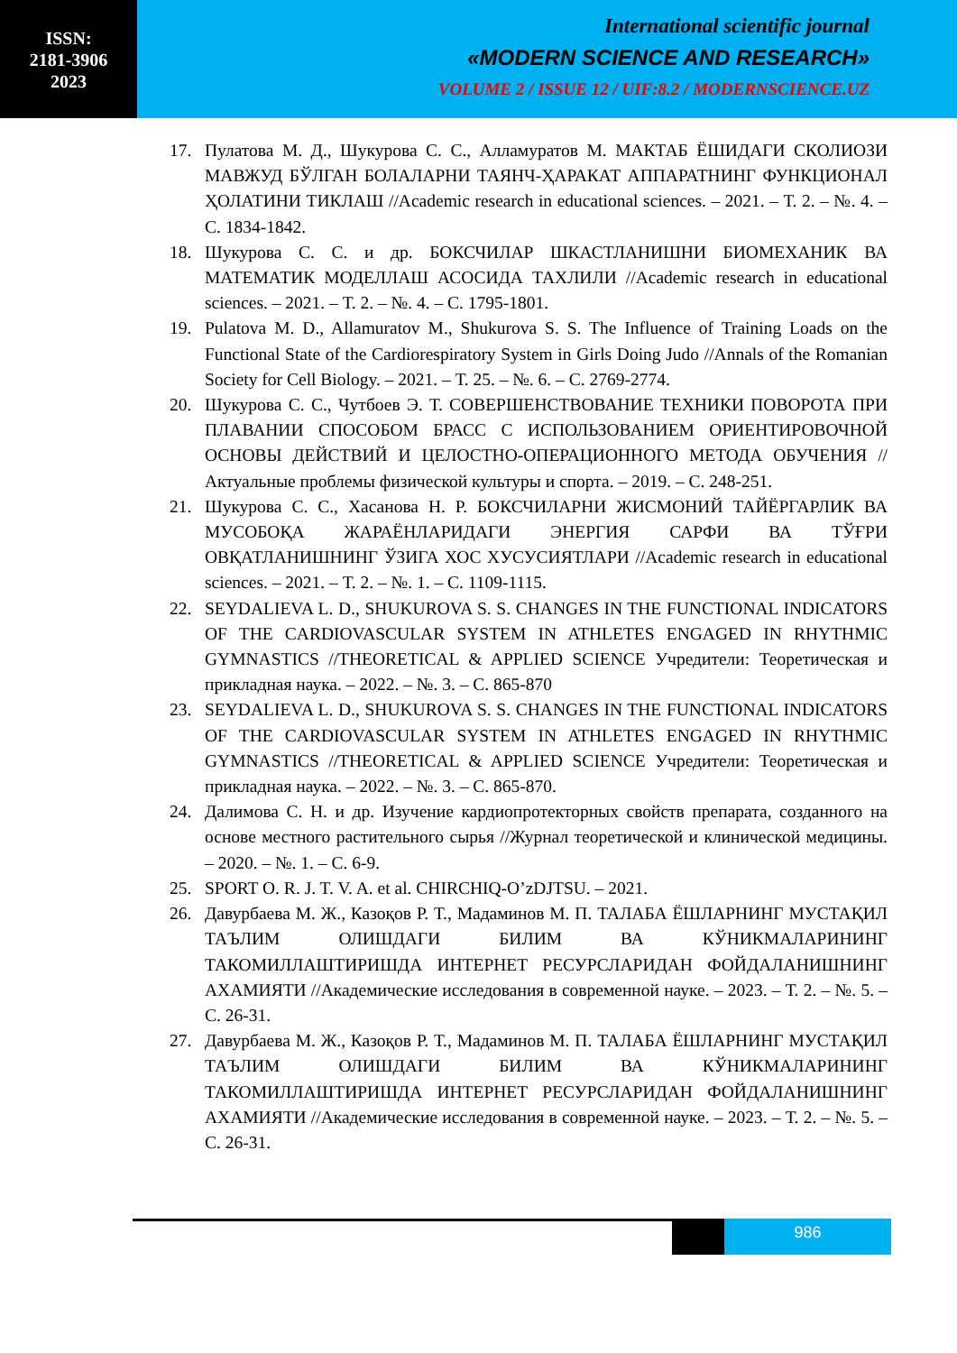ISSN:
2181-3906
2023
International scientific journal
«MODERN SCIENCE AND RESEARCH»
VOLUME 2 / ISSUE 12 / UIF:8.2 / MODERNSCIENCE.UZ
17. Пулатова М. Д., Шукурова С. С., Алламуратов М. МАКТАБ ЁШИДАГИ СКОЛИОЗИ МАВЖУД БЎЛГАН БОЛАЛАРНИ ТАЯНЧ-ҲАРАКАТ АППАРАТНИНГ ФУНКЦИОНАЛ ҲОЛАТИНИ ТИКЛАШ //Academic research in educational sciences. – 2021. – Т. 2. – №. 4. – С. 1834-1842.
18. Шукурова С. С. и др. БОКСЧИЛАР ШКАСТЛАНИШНИ БИОМЕХАНИК ВА МАТЕМАТИК МОДЕЛЛАШ АСОСИДА ТАХЛИЛИ //Academic research in educational sciences. – 2021. – Т. 2. – №. 4. – С. 1795-1801.
19. Pulatova M. D., Allamuratov M., Shukurova S. S. The Influence of Training Loads on the Functional State of the Cardiorespiratory System in Girls Doing Judo //Annals of the Romanian Society for Cell Biology. – 2021. – Т. 25. – №. 6. – С. 2769-2774.
20. Шукурова С. С., Чутбоев Э. Т. СОВЕРШЕНСТВОВАНИЕ ТЕХНИКИ ПОВОРОТА ПРИ ПЛАВАНИИ СПОСОБОМ БРАСС С ИСПОЛЬЗОВАНИЕМ ОРИЕНТИРОВОЧНОЙ ОСНОВЫ ДЕЙСТВИЙ И ЦЕЛОСТНО-ОПЕРАЦИОННОГО МЕТОДА ОБУЧЕНИЯ //Актуальные проблемы физической культуры и спорта. – 2019. – С. 248-251.
21. Шукурова С. С., Хасанова Н. Р. БОКСЧИЛАРНИ ЖИСМОНИЙ ТАЙЁРГАРЛИК ВА МУСОБОҚА ЖАРАЁНЛАРИДАГИ ЭНЕРГИЯ САРФИ ВА ТЎҒРИ ОВҚАТЛАНИШНИНГ ЎЗИГА ХОС ХУСУСИЯТЛАРИ //Academic research in educational sciences. – 2021. – Т. 2. – №. 1. – С. 1109-1115.
22. SEYDALIEVA L. D., SHUKUROVA S. S. CHANGES IN THE FUNCTIONAL INDICATORS OF THE CARDIOVASCULAR SYSTEM IN ATHLETES ENGAGED IN RHYTHMIC GYMNASTICS //THEORETICAL & APPLIED SCIENCE Учредители: Теоретическая и прикладная наука. – 2022. – №. 3. – С. 865-870
23. SEYDALIEVA L. D., SHUKUROVA S. S. CHANGES IN THE FUNCTIONAL INDICATORS OF THE CARDIOVASCULAR SYSTEM IN ATHLETES ENGAGED IN RHYTHMIC GYMNASTICS //THEORETICAL & APPLIED SCIENCE Учредители: Теоретическая и прикладная наука. – 2022. – №. 3. – С. 865-870.
24. Далимова С. Н. и др. Изучение кардиопротекторных свойств препарата, созданного на основе местного растительного сырья //Журнал теоретической и клинической медицины. – 2020. – №. 1. – С. 6-9.
25. SPORT O. R. J. T. V. A. et al. CHIRCHIQ-O’zDJTSU. – 2021.
26. Давурбаева М. Ж., Казоқов Р. Т., Мадаминов М. П. ТАЛАБА ЁШЛАРНИНГ МУСТАҚИЛ ТАЪЛИМ ОЛИШДАГИ БИЛИМ ВА КЎНИКМАЛАРИНИНГ ТАКОМИЛЛАШТИРИШДА ИНТЕРНЕТ РЕСУРСЛАРИДАН ФОЙДАЛАНИШНИНГ АХАМИЯТИ //Академические исследования в современной науке. – 2023. – Т. 2. – №. 5. – С. 26-31.
27. Давурбаева М. Ж., Казоқов Р. Т., Мадаминов М. П. ТАЛАБА ЁШЛАРНИНГ МУСТАҚИЛ ТАЪЛИМ ОЛИШДАГИ БИЛИМ ВА КЎНИКМАЛАРИНИНГ ТАКОМИЛЛАШТИРИШДА ИНТЕРНЕТ РЕСУРСЛАРИДАН ФОЙДАЛАНИШНИНГ АХАМИЯТИ //Академические исследования в современной науке. – 2023. – Т. 2. – №. 5. – С. 26-31.
986